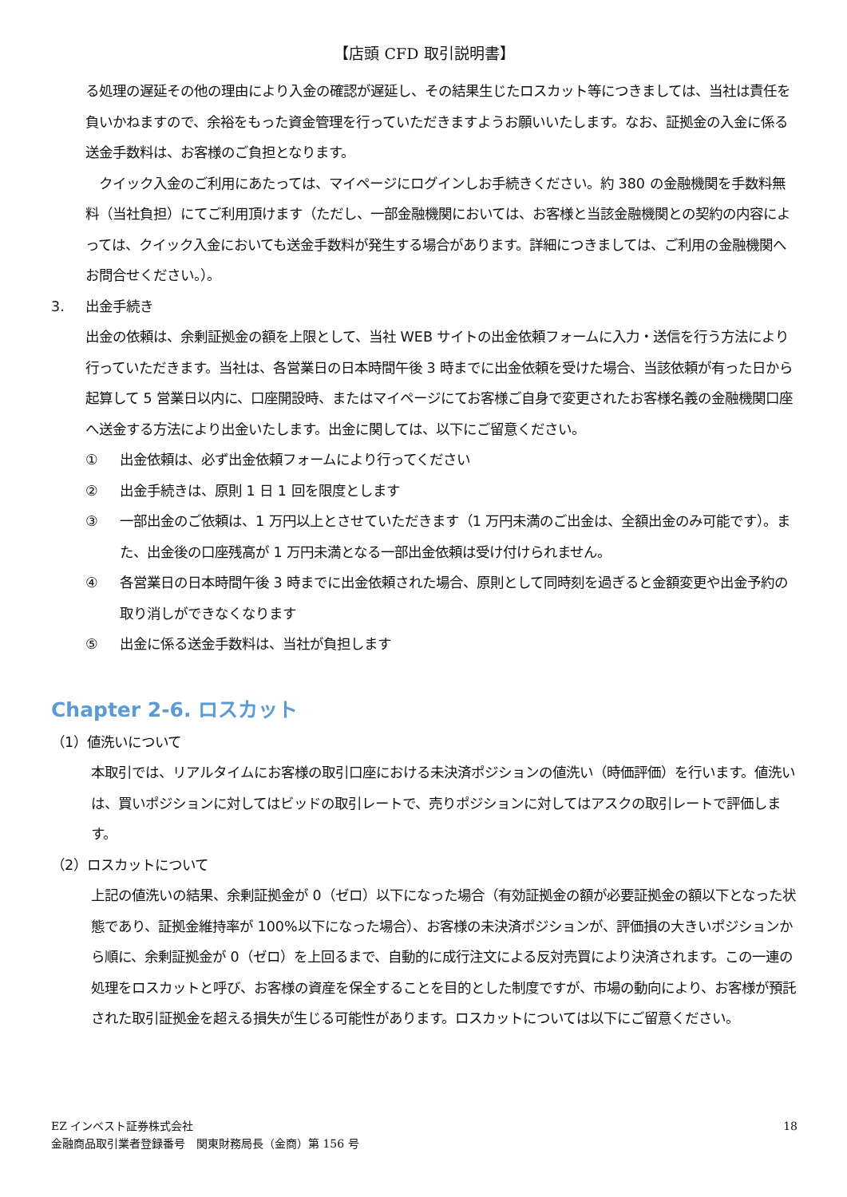【店頭 CFD 取引説明書】
る処理の遅延その他の理由により入金の確認が遅延し、その結果生じたロスカット等につきましては、当社は責任を負いかねますので、余裕をもった資金管理を行っていただきますようお願いいたします。なお、証拠金の入金に係る送金手数料は、お客様のご負担となります。
　クイック入金のご利用にあたっては、マイページにログインしお手続きください。約 380 の金融機関を手数料無料（当社負担）にてご利用頂けます（ただし、一部金融機関においては、お客様と当該金融機関との契約の内容によっては、クイック入金においても送金手数料が発生する場合があります。詳細につきましては、ご利用の金融機関へお問合せください。）。
3. 出金手続き
出金の依頼は、余剰証拠金の額を上限として、当社 WEB サイトの出金依頼フォームに入力・送信を行う方法により行っていただきます。当社は、各営業日の日本時間午後 3 時までに出金依頼を受けた場合、当該依頼が有った日から起算して 5 営業日以内に、口座開設時、またはマイページにてお客様ご自身で変更されたお客様名義の金融機関口座へ送金する方法により出金いたします。出金に関しては、以下にご留意ください。
① 出金依頼は、必ず出金依頼フォームにより行ってください
② 出金手続きは、原則 1 日 1 回を限度とします
③ 一部出金のご依頼は、1 万円以上とさせていただきます（1 万円未満のご出金は、全額出金のみ可能です）。また、出金後の口座残高が 1 万円未満となる一部出金依頼は受け付けられません。
④ 各営業日の日本時間午後 3 時までに出金依頼された場合、原則として同時刻を過ぎると金額変更や出金予約の取り消しができなくなります
⑤ 出金に係る送金手数料は、当社が負担します
Chapter 2-6. ロスカット
（1）値洗いについて
本取引では、リアルタイムにお客様の取引口座における未決済ポジションの値洗い（時価評価）を行います。値洗いは、買いポジションに対してはビッドの取引レートで、売りポジションに対してはアスクの取引レートで評価します。
（2）ロスカットについて
上記の値洗いの結果、余剰証拠金が 0（ゼロ）以下になった場合（有効証拠金の額が必要証拠金の額以下となった状態であり、証拠金維持率が 100%以下になった場合）、お客様の未決済ポジションが、評価損の大きいポジションから順に、余剰証拠金が 0（ゼロ）を上回るまで、自動的に成行注文による反対売買により決済されます。この一連の処理をロスカットと呼び、お客様の資産を保全することを目的とした制度ですが、市場の動向により、お客様が預託された取引証拠金を超える損失が生じる可能性があります。ロスカットについては以下にご留意ください。
EZ インベスト証券株式会社
金融商品取引業者登録番号　関東財務局長（金商）第 156 号
18